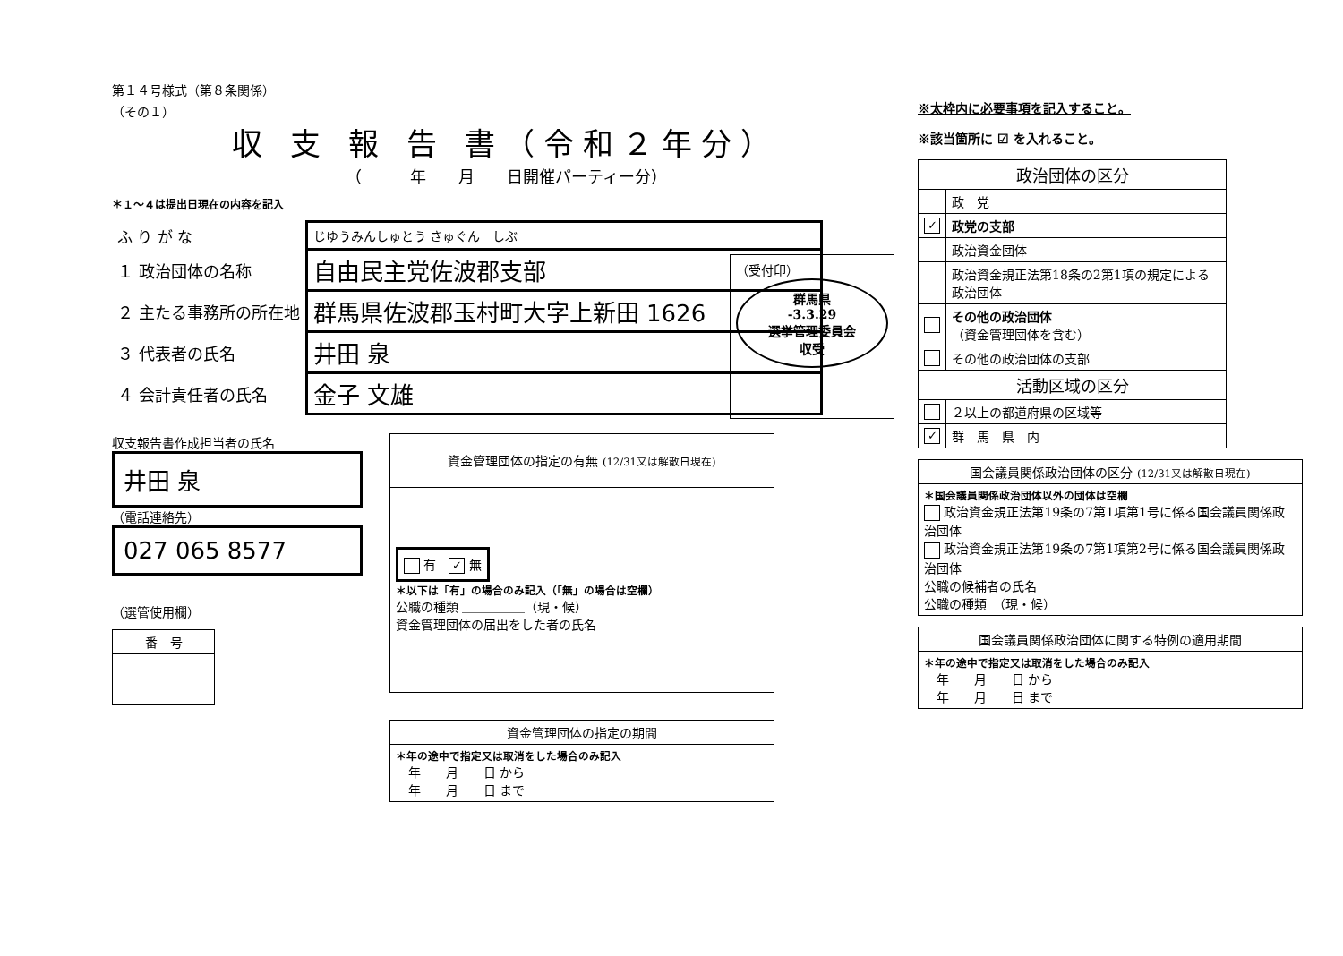第１４号様式（第８条関係）
（その１）
収 支 報 告 書（令和２年分）
（　　　年　　月　　日開催パーティー分）
＊１～４は提出日現在の内容を記入
| ふ り が な | じゆうみんしゅとう さゅぐん しぶ |
| １ 政治団体の名称 | 自由民主党佐波郡支部 |
| ２ 主たる事務所の所在地 | 群馬県佐波郡玉村町大字上新田 1626 |
| ３ 代表者の氏名 | 井田 泉 |
| ４ 会計責任者の氏名 | 金子 文雄 |
（受付印）
群馬県
-3.3.29
選挙管理委員会
収受
収支報告書作成担当者の氏名
井田 泉
（電話連絡先）
027 065 8577
（選管使用欄）
| 番 号 |
| 資金管理団体の指定の有無 (12/31又は解散日現在) |
| --- |
| 有 ✓ 無 ＊以下は「有」の場合のみ記入（「無」の場合は空欄） 公職の種類 ＿＿＿＿＿（現・候） 資金管理団体の届出をした者の氏名 |
| 資金管理団体の指定の期間 |
| --- |
| ＊年の途中で指定又は取消をした場合のみ記入 年 月 日 から 年 月 日 まで |
※太枠内に必要事項を記入すること。
※該当箇所に ☑ を入れること。
| 政治団体の区分 | |
| --- | --- |
| | 政 党 |
| ✓ | 政党の支部 |
| | 政治資金団体 |
| | 政治資金規正法第18条の2第1項の規定による政治団体 |
| | その他の政治団体 （資金管理団体を含む） |
| | その他の政治団体の支部 |
| 活動区域の区分 | |
| | ２以上の都道府県の区域等 |
| ✓ | 群 馬 県 内 |
| 国会議員関係政治団体の区分 (12/31又は解散日現在) |
| --- |
| ＊国会議員関係政治団体以外の団体は空欄 政治資金規正法第19条の7第1項第1号に係る国会議員関係政治団体 政治資金規正法第19条の7第1項第2号に係る国会議員関係政治団体 公職の候補者の氏名 公職の種類 （現・候） |
| 国会議員関係政治団体に関する特例の適用期間 |
| --- |
| ＊年の途中で指定又は取消をした場合のみ記入 年 月 日 から 年 月 日 まで |